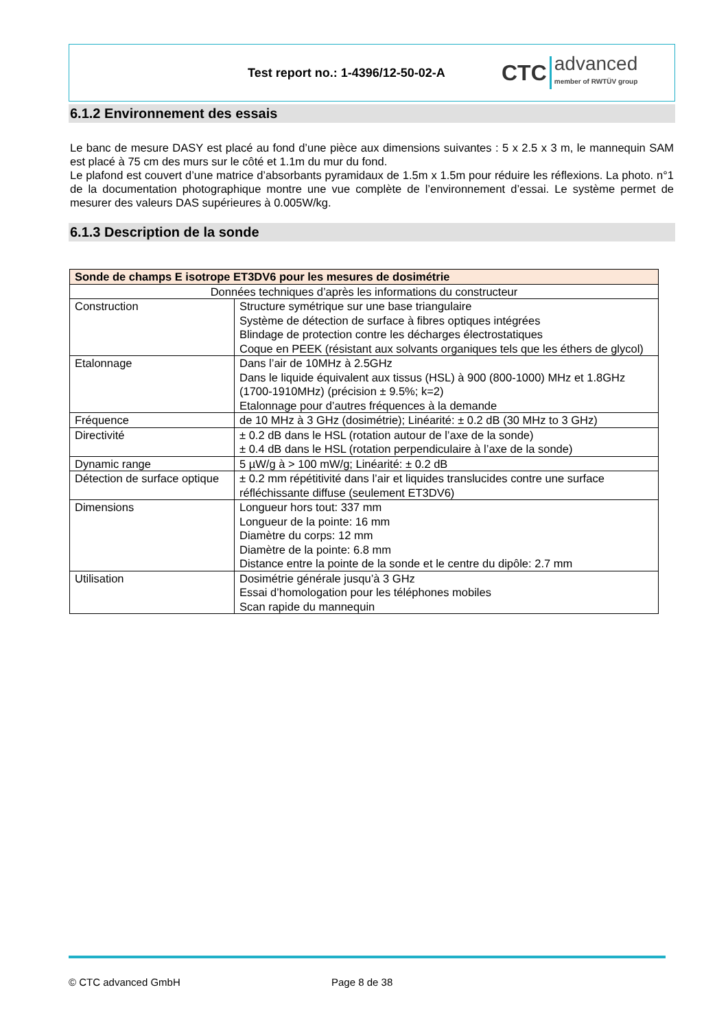Test report no.: 1-4396/12-50-02-A
CTC advanced
member of RWTÜV group
6.1.2 Environnement des essais
Le banc de mesure DASY est placé au fond d’une pièce aux dimensions suivantes : 5 x 2.5 x 3 m, le mannequin SAM est placé à 75 cm des murs sur le côté et 1.1m du mur du fond.
Le plafond est couvert d’une matrice d’absorbants pyramidaux de 1.5m x 1.5m pour réduire les réflexions. La photo. n°1 de la documentation photographique montre une vue complète de l’environnement d’essai. Le système permet de mesurer des valeurs DAS supérieures à 0.005W/kg.
6.1.3 Description de la sonde
| Sonde de champs E isotrope ET3DV6 pour les mesures de dosimétrie | |
| --- | --- |
| Données techniques d’après les informations du constructeur | |
| Construction | Structure symétrique sur une base triangulaire Système de détection de surface à fibres optiques intégrées Blindage de protection contre les décharges électrostatiques Coque en PEEK (résistant aux solvants organiques tels que les éthers de glycol) |
| Etalonnage | Dans l’air de 10MHz à 2.5GHz Dans le liquide équivalent aux tissus (HSL) à 900 (800-1000) MHz et 1.8GHz (1700-1910MHz) (précision ± 9.5%; k=2) Etalonnage pour d’autres fréquences à la demande |
| Fréquence | de 10 MHz à 3 GHz (dosimétrie); Linéarité: ± 0.2 dB (30 MHz to 3 GHz) |
| Directivité | ± 0.2 dB dans le HSL (rotation autour de l’axe de la sonde) ± 0.4 dB dans le HSL (rotation perpendiculaire à l’axe de la sonde) |
| Dynamic range | 5 µW/g à > 100 mW/g; Linéarité: ± 0.2 dB |
| Détection de surface optique | ± 0.2 mm répétitivité dans l’air et liquides translucides contre une surface réfléchissante diffuse (seulement ET3DV6) |
| Dimensions | Longueur hors tout: 337 mm Longueur de la pointe: 16 mm Diamètre du corps: 12 mm Diamètre de la pointe: 6.8 mm Distance entre la pointe de la sonde et le centre du dipôle: 2.7 mm |
| Utilisation | Dosimétrie générale jusqu’à 3 GHz Essai d’homologation pour les téléphones mobiles Scan rapide du mannequin |
© CTC advanced GmbH Page 8 de 38